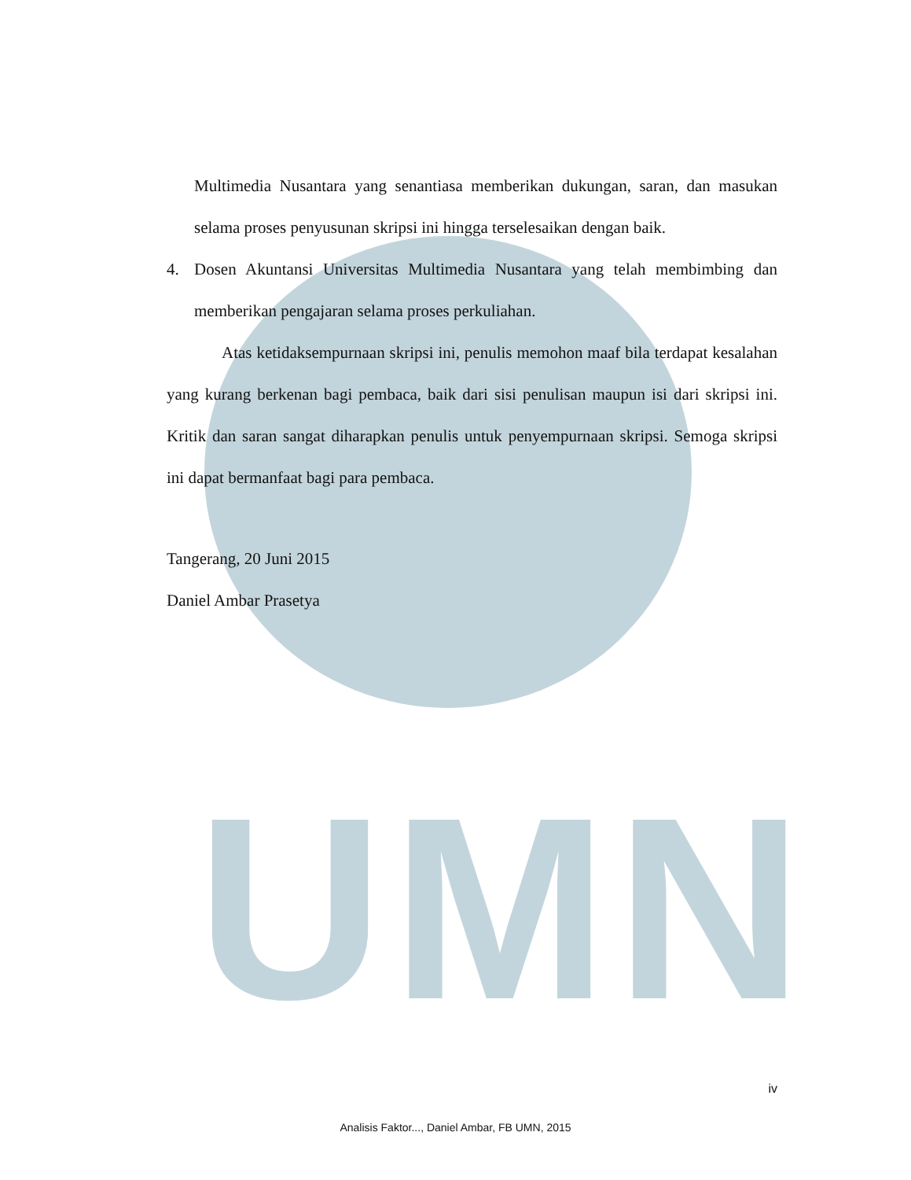UMN
Multimedia Nusantara yang senantiasa memberikan dukungan, saran, dan masukan selama proses penyusunan skripsi ini hingga terselesaikan dengan baik.
4. Dosen Akuntansi Universitas Multimedia Nusantara yang telah membimbing dan memberikan pengajaran selama proses perkuliahan.
Atas ketidaksempurnaan skripsi ini, penulis memohon maaf bila terdapat kesalahan yang kurang berkenan bagi pembaca, baik dari sisi penulisan maupun isi dari skripsi ini. Kritik dan saran sangat diharapkan penulis untuk penyempurnaan skripsi. Semoga skripsi ini dapat bermanfaat bagi para pembaca.
Tangerang, 20 Juni 2015
Daniel Ambar Prasetya
iv
Analisis Faktor..., Daniel Ambar, FB UMN, 2015